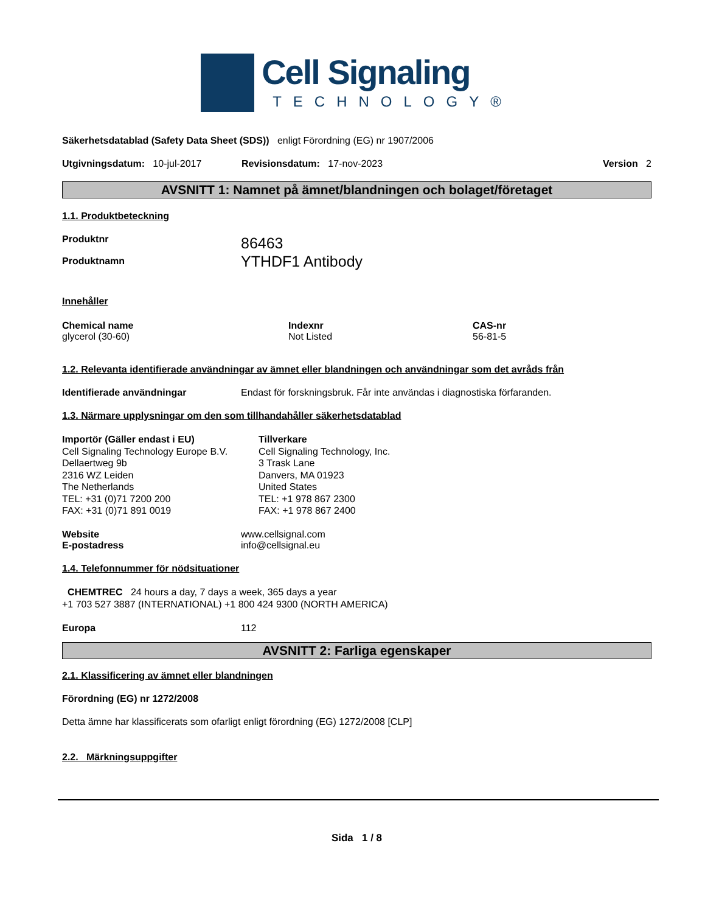Cell Signaling
TECHNOLOGY®
Säkerhetsdatablad (Safety Data Sheet (SDS)) enligt Förordning (EG) nr 1907/2006
Utgivningsdatum: 10-jul-2017 Revisionsdatum: 17-nov-2023 Version 2
AVSNITT 1: Namnet på ämnet/blandningen och bolaget/företaget
1.1. Produktbeteckning
Produktnr
Produktnamn
86463
YTHDF1 Antibody
Innehåller
Chemical name
glycerol (30-60)
Indexnr
Not Listed
CAS-nr
56-81-5
1.2. Relevanta identifierade användningar av ämnet eller blandningen och användningar som det avråds från
Identifierade användningar Endast för forskningsbruk. Får inte användas i diagnostiska förfaranden.
1.3. Närmare upplysningar om den som tillhandahåller säkerhetsdatablad
Importör (Gäller endast i EU)
Cell Signaling Technology Europe B.V.
Dellaertweg 9b
2316 WZ Leiden
The Netherlands
TEL: +31 (0)71 7200 200
FAX: +31 (0)71 891 0019
Tillverkare
Cell Signaling Technology, Inc.
3 Trask Lane
Danvers, MA 01923
United States
TEL: +1 978 867 2300
FAX: +1 978 867 2400
Website
E-postadress
www.cellsignal.com
info@cellsignal.eu
1.4. Telefonnummer för nödsituationer
CHEMTREC 24 hours a day, 7 days a week, 365 days a year
+1 703 527 3887 (INTERNATIONAL) +1 800 424 9300 (NORTH AMERICA)
Europa 112
AVSNITT 2: Farliga egenskaper
2.1. Klassificering av ämnet eller blandningen
Förordning (EG) nr 1272/2008
Detta ämne har klassificerats som ofarligt enligt förordning (EG) 1272/2008 [CLP]
2.2. Märkningsuppgifter
Sida 1 / 8